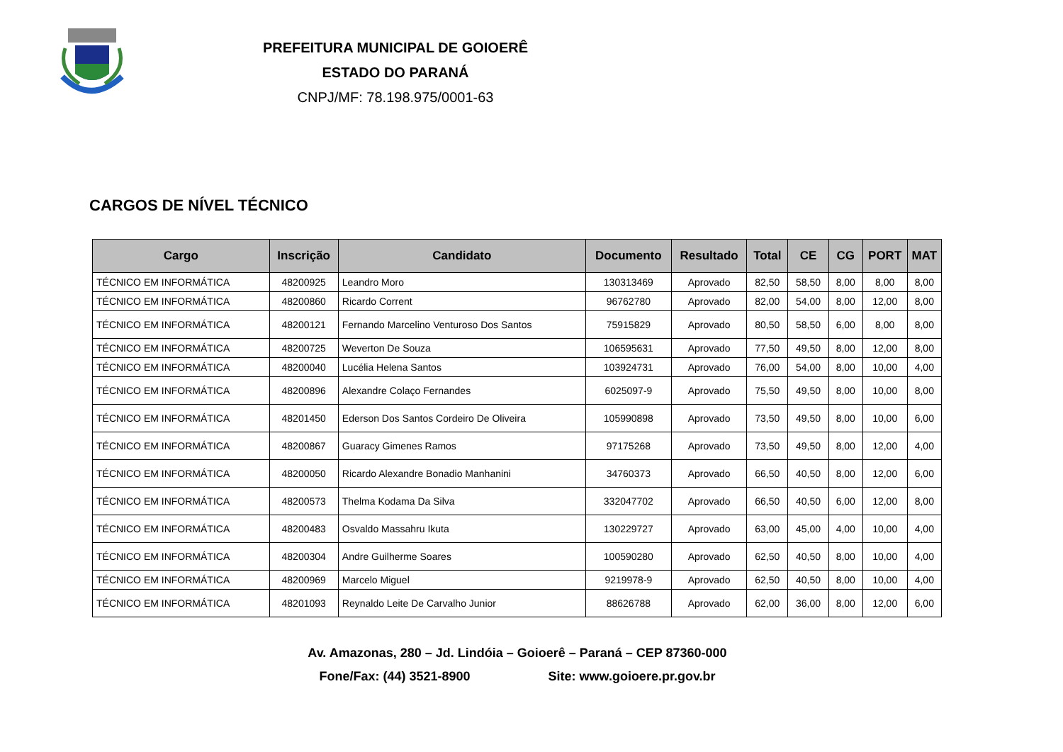PREFEITURA MUNICIPAL DE GOIOERÊ
ESTADO DO PARANÁ
CNPJ/MF: 78.198.975/0001-63
CARGOS DE NÍVEL TÉCNICO
| Cargo | Inscrição | Candidato | Documento | Resultado | Total | CE | CG | PORT | MAT |
| --- | --- | --- | --- | --- | --- | --- | --- | --- | --- |
| TÉCNICO EM INFORMÁTICA | 48200925 | Leandro Moro | 130313469 | Aprovado | 82,50 | 58,50 | 8,00 | 8,00 | 8,00 |
| TÉCNICO EM INFORMÁTICA | 48200860 | Ricardo Corrent | 96762780 | Aprovado | 82,00 | 54,00 | 8,00 | 12,00 | 8,00 |
| TÉCNICO EM INFORMÁTICA | 48200121 | Fernando Marcelino Venturoso Dos Santos | 75915829 | Aprovado | 80,50 | 58,50 | 6,00 | 8,00 | 8,00 |
| TÉCNICO EM INFORMÁTICA | 48200725 | Weverton De Souza | 106595631 | Aprovado | 77,50 | 49,50 | 8,00 | 12,00 | 8,00 |
| TÉCNICO EM INFORMÁTICA | 48200040 | Lucélia Helena Santos | 103924731 | Aprovado | 76,00 | 54,00 | 8,00 | 10,00 | 4,00 |
| TÉCNICO EM INFORMÁTICA | 48200896 | Alexandre Colaço Fernandes | 6025097-9 | Aprovado | 75,50 | 49,50 | 8,00 | 10,00 | 8,00 |
| TÉCNICO EM INFORMÁTICA | 48201450 | Ederson Dos Santos Cordeiro De Oliveira | 105990898 | Aprovado | 73,50 | 49,50 | 8,00 | 10,00 | 6,00 |
| TÉCNICO EM INFORMÁTICA | 48200867 | Guaracy Gimenes Ramos | 97175268 | Aprovado | 73,50 | 49,50 | 8,00 | 12,00 | 4,00 |
| TÉCNICO EM INFORMÁTICA | 48200050 | Ricardo Alexandre Bonadio Manhanini | 34760373 | Aprovado | 66,50 | 40,50 | 8,00 | 12,00 | 6,00 |
| TÉCNICO EM INFORMÁTICA | 48200573 | Thelma Kodama Da Silva | 332047702 | Aprovado | 66,50 | 40,50 | 6,00 | 12,00 | 8,00 |
| TÉCNICO EM INFORMÁTICA | 48200483 | Osvaldo Massahru Ikuta | 130229727 | Aprovado | 63,00 | 45,00 | 4,00 | 10,00 | 4,00 |
| TÉCNICO EM INFORMÁTICA | 48200304 | Andre Guilherme Soares | 100590280 | Aprovado | 62,50 | 40,50 | 8,00 | 10,00 | 4,00 |
| TÉCNICO EM INFORMÁTICA | 48200969 | Marcelo Miguel | 9219978-9 | Aprovado | 62,50 | 40,50 | 8,00 | 10,00 | 4,00 |
| TÉCNICO EM INFORMÁTICA | 48201093 | Reynaldo Leite De Carvalho Junior | 88626788 | Aprovado | 62,00 | 36,00 | 8,00 | 12,00 | 6,00 |
Av. Amazonas, 280 – Jd. Lindóia – Goioerê – Paraná – CEP 87360-000
Fone/Fax: (44) 3521-8900 Site: www.goioere.pr.gov.br